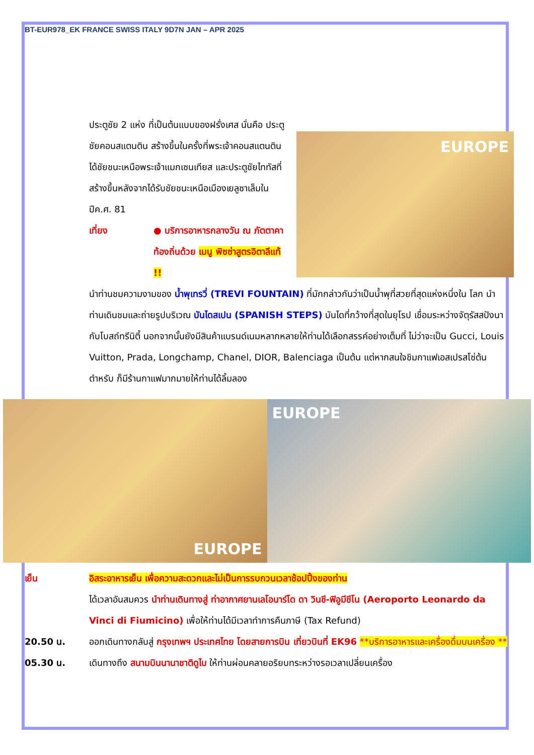BT-EUR978_EK FRANCE SWISS ITALY 9D7N JAN – APR 2025
EUROPE
ประตูชัย 2 แห่ง ที่เป็นต้นแบบของฝรั่งเศส นั่นคือ ประตูชัยคอนสแตนติน สร้างขึ้นในครั้งที่พระเจ้าคอนสแตนตินได้ชัยชนะเหนือพระเจ้าแมกเซนเทียส และประตูชัยไททัสที่สร้างขึ้นหลังจากได้รับชัยชนะเหนือเมืองเยลูซาเล็มในปีค.ศ. 81
เที่ยง ● บริการอาหารกลางวัน ณ ภัตตาคาท้องถิ่นด้วย เมนู พิซซ่าสูตรอิตาลีแท้ !!
นำท่านชมความงามของ น้ำพุเทรวี่ (TREVI FOUNTAIN) ที่มักกล่าวกันว่าเป็นน้ำพุที่สวยที่สุดแห่งหนึ่งใน โลก นำท่านเดินชมและถ่ายรูปบริเวณ บันไดสเปน (SPANISH STEPS) บันไดที่กว้างที่สุดในยุโรป เชื่อมระหว่างจัตุรัสสปังนา กับโบสถ์ทรีนิตี้ นอกจากนั้นยังมีสินค้าแบรนด์เนมหลากหลายให้ท่านได้เลือกสรรค์อย่างเต็มที่ ไม่ว่าจะเป็น Gucci, Louis Vuitton, Prada, Longchamp, Chanel, DIOR, Balenciaga เป็นต้น แต่หากสนใจชิมกาแฟเอสเปรสโซ่ต้นตำหรับ ก็มีร้านกาแฟมากมายให้ท่านได้ลิ้มลอง
EUROPE EUROPE
เย็น อิสระอาหารเย็น เพื่อความสะดวกและไม่เป็นการรบกวนเวลาช้อปปิ้งของท่าน
ได้เวลาอันสมควร นำท่านเดินทางสู่ ท่าอากาศยานเลโอนาร์โด ดา วินชี-ฟิอูมีชีโน (Aeroporto Leonardo da Vinci di Fiumicino) เพื่อให้ท่านได้มีเวลาทำการคืนภาษี (Tax Refund)
20.50 น. ออกเดินทางกลับสู่ กรุงเทพฯ ประเทศไทย โดยสายการบิน เที่ยวบินที่ EK96 **บริการอาหารและเครื่องดื่มบนเครื่อง **
05.30 น. เดินทางถึง สนามบินนานาชาติดูไบ ให้ท่านผ่อนคลายอริยบทระหว่างรอเวลาเปลี่ยนเครื่อง